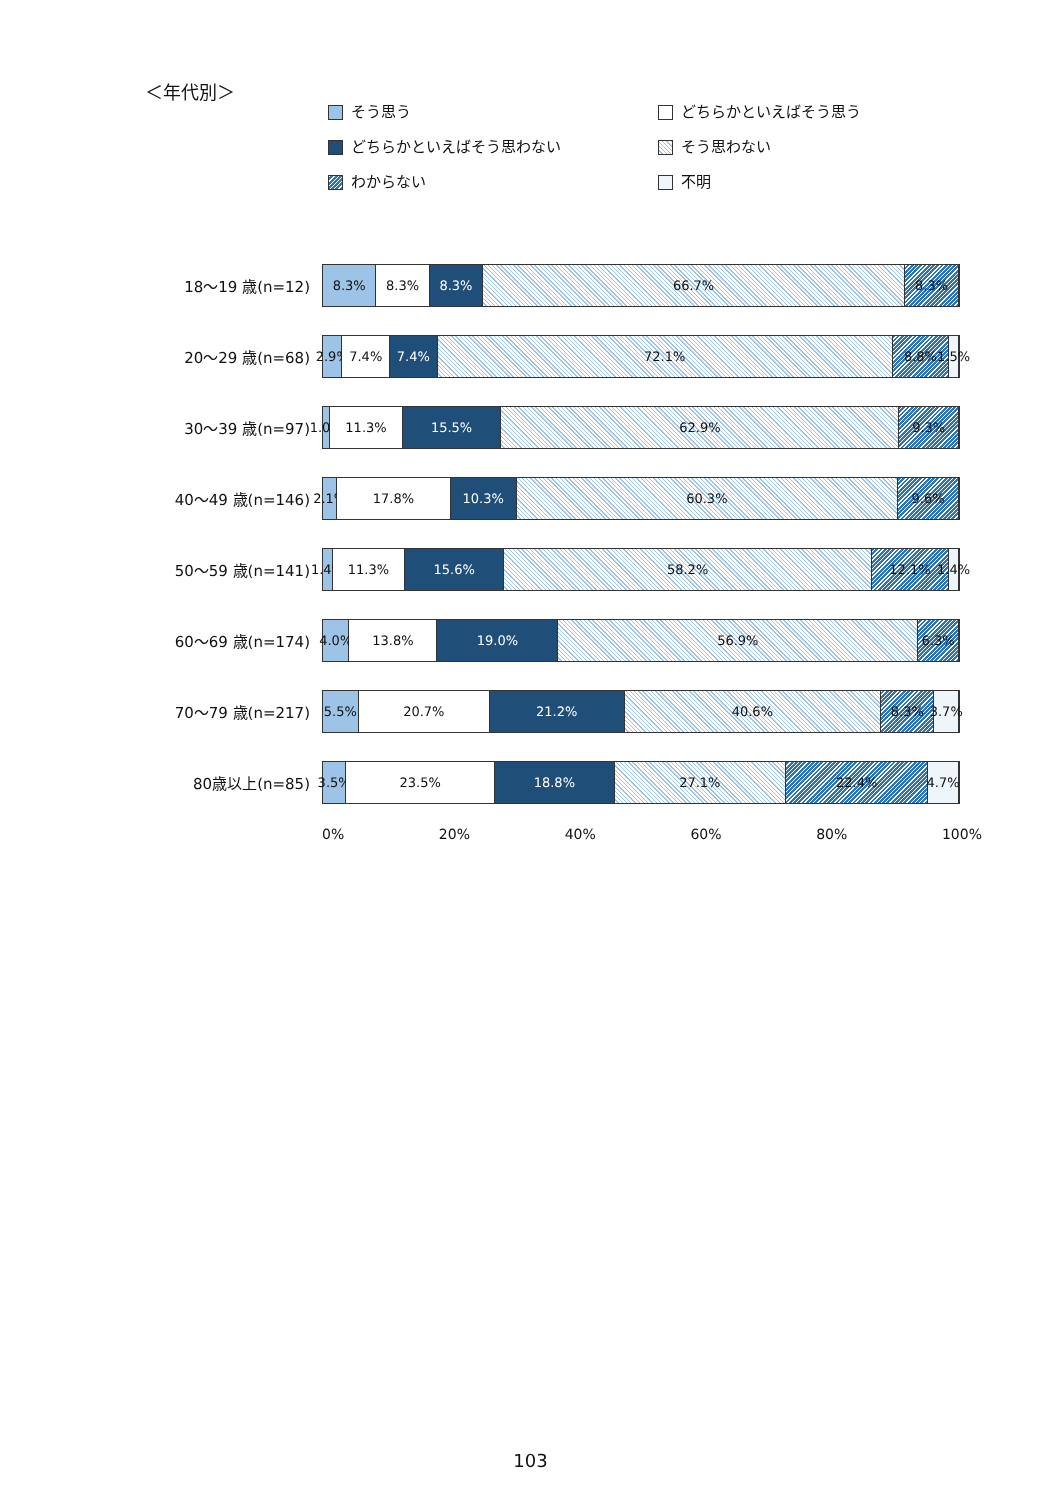＜年代別＞
そう思う
どちらかといえばそう思う
どちらかといえばそう思わない
そう思わない
わからない
不明
18～19 歳(n=12)
8.3% 8.3% 8.3% 66.7% 8.3%
20～29 歳(n=68)
2.9% 7.4% 7.4% 72.1% 8.8% 1.5%
30～39 歳(n=97)
1.0% 11.3% 15.5% 62.9% 9.3%
40～49 歳(n=146)
2.1% 17.8% 10.3% 60.3% 9.6%
50～59 歳(n=141)
1.4% 11.3% 15.6% 58.2% 12.1% 1.4%
60～69 歳(n=174)
4.0% 13.8% 19.0% 56.9% 6.3%
70～79 歳(n=217)
5.5% 20.7% 21.2% 40.6% 8.3% 3.7%
80歳以上(n=85)
3.5% 23.5% 18.8% 27.1% 22.4% 4.7%
0% 20% 40% 60% 80% 100%
103